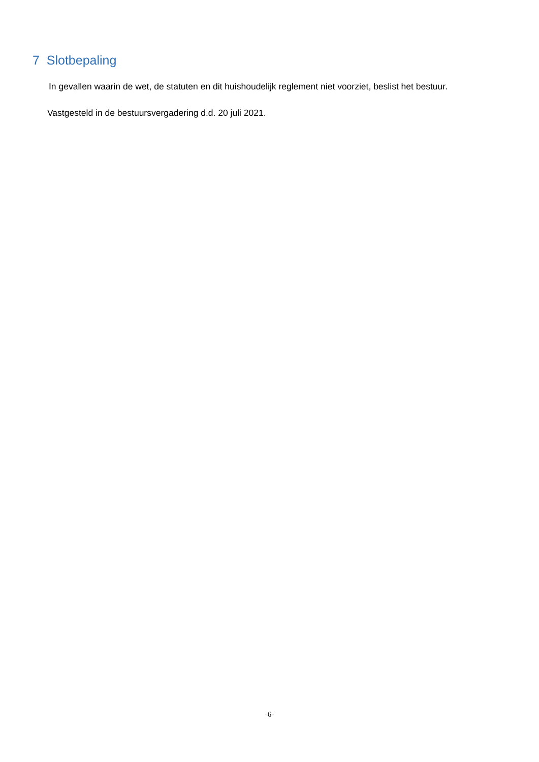7 Slotbepaling
In gevallen waarin de wet, de statuten en dit huishoudelijk reglement niet voorziet, beslist het bestuur.
Vastgesteld in de bestuursvergadering d.d. 20 juli 2021.
-6-